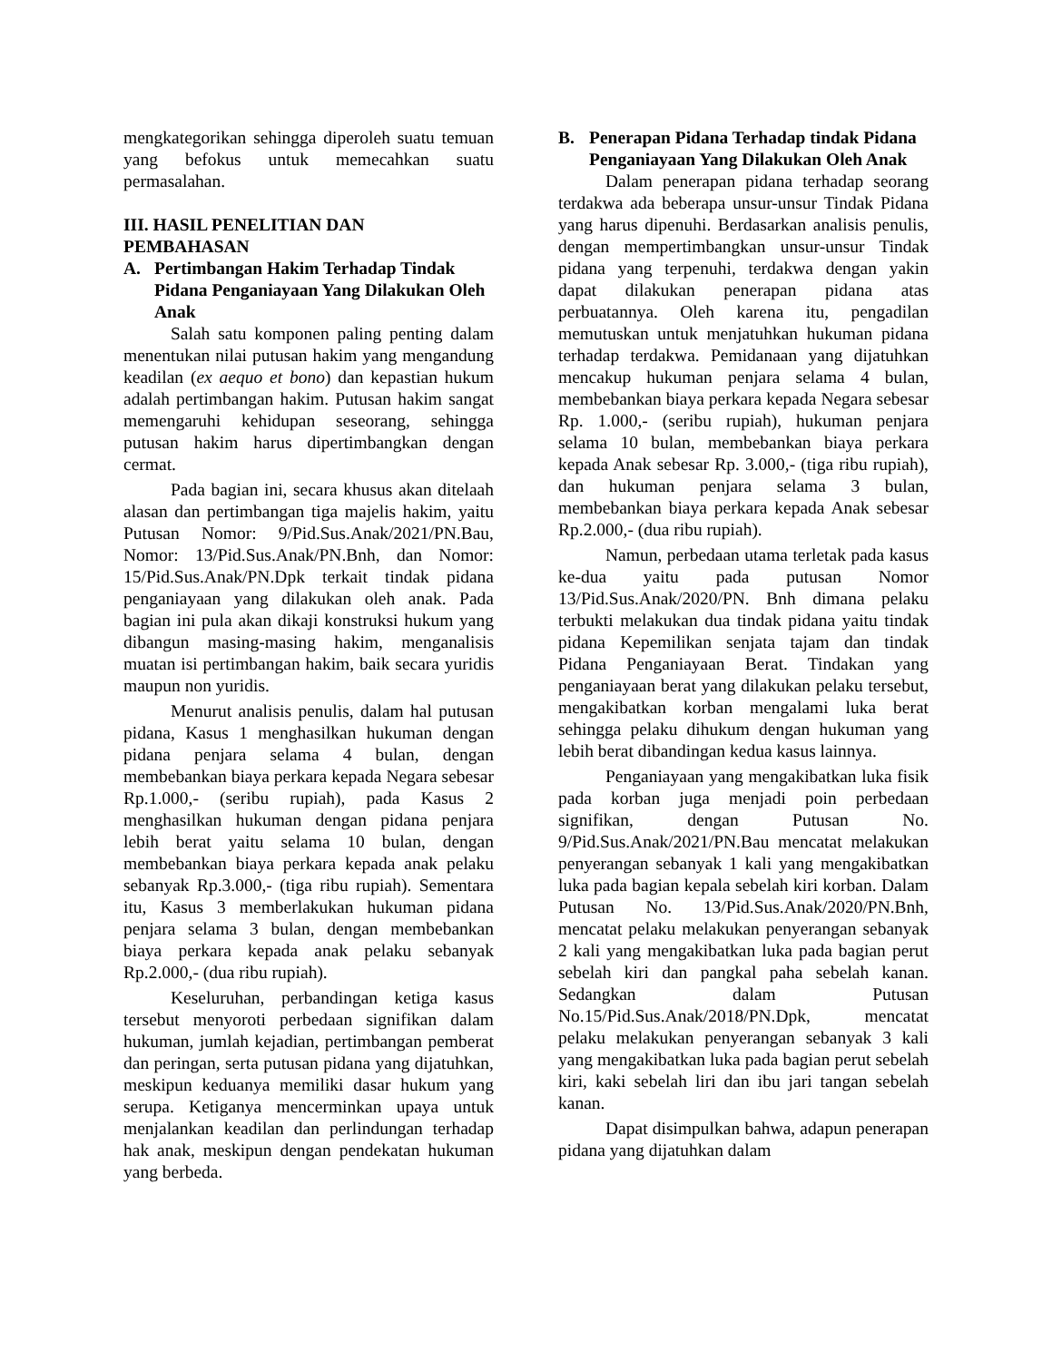mengkategorikan sehingga diperoleh suatu temuan yang befokus untuk memecahkan suatu permasalahan.
III. HASIL PENELITIAN DAN PEMBAHASAN
A. Pertimbangan Hakim Terhadap Tindak Pidana Penganiayaan Yang Dilakukan Oleh Anak
Salah satu komponen paling penting dalam menentukan nilai putusan hakim yang mengandung keadilan (ex aequo et bono) dan kepastian hukum adalah pertimbangan hakim. Putusan hakim sangat memengaruhi kehidupan seseorang, sehingga putusan hakim harus dipertimbangkan dengan cermat.
Pada bagian ini, secara khusus akan ditelaah alasan dan pertimbangan tiga majelis hakim, yaitu Putusan Nomor: 9/Pid.Sus.Anak/2021/PN.Bau, Nomor: 13/Pid.Sus.Anak/PN.Bnh, dan Nomor: 15/Pid.Sus.Anak/PN.Dpk terkait tindak pidana penganiayaan yang dilakukan oleh anak. Pada bagian ini pula akan dikaji konstruksi hukum yang dibangun masing-masing hakim, menganalisis muatan isi pertimbangan hakim, baik secara yuridis maupun non yuridis.
Menurut analisis penulis, dalam hal putusan pidana, Kasus 1 menghasilkan hukuman dengan pidana penjara selama 4 bulan, dengan membebankan biaya perkara kepada Negara sebesar Rp.1.000,- (seribu rupiah), pada Kasus 2 menghasilkan hukuman dengan pidana penjara lebih berat yaitu selama 10 bulan, dengan membebankan biaya perkara kepada anak pelaku sebanyak Rp.3.000,- (tiga ribu rupiah). Sementara itu, Kasus 3 memberlakukan hukuman pidana penjara selama 3 bulan, dengan membebankan biaya perkara kepada anak pelaku sebanyak Rp.2.000,- (dua ribu rupiah).
Keseluruhan, perbandingan ketiga kasus tersebut menyoroti perbedaan signifikan dalam hukuman, jumlah kejadian, pertimbangan pemberat dan peringan, serta putusan pidana yang dijatuhkan, meskipun keduanya memiliki dasar hukum yang serupa. Ketiganya mencerminkan upaya untuk menjalankan keadilan dan perlindungan terhadap hak anak, meskipun dengan pendekatan hukuman yang berbeda.
B. Penerapan Pidana Terhadap tindak Pidana Penganiayaan Yang Dilakukan Oleh Anak
Dalam penerapan pidana terhadap seorang terdakwa ada beberapa unsur-unsur Tindak Pidana yang harus dipenuhi. Berdasarkan analisis penulis, dengan mempertimbangkan unsur-unsur Tindak pidana yang terpenuhi, terdakwa dengan yakin dapat dilakukan penerapan pidana atas perbuatannya. Oleh karena itu, pengadilan memutuskan untuk menjatuhkan hukuman pidana terhadap terdakwa. Pemidanaan yang dijatuhkan mencakup hukuman penjara selama 4 bulan, membebankan biaya perkara kepada Negara sebesar Rp. 1.000,- (seribu rupiah), hukuman penjara selama 10 bulan, membebankan biaya perkara kepada Anak sebesar Rp. 3.000,- (tiga ribu rupiah), dan hukuman penjara selama 3 bulan, membebankan biaya perkara kepada Anak sebesar Rp.2.000,- (dua ribu rupiah).
Namun, perbedaan utama terletak pada kasus ke-dua yaitu pada putusan Nomor 13/Pid.Sus.Anak/2020/PN. Bnh dimana pelaku terbukti melakukan dua tindak pidana yaitu tindak pidana Kepemilikan senjata tajam dan tindak Pidana Penganiayaan Berat. Tindakan yang penganiayaan berat yang dilakukan pelaku tersebut, mengakibatkan korban mengalami luka berat sehingga pelaku dihukum dengan hukuman yang lebih berat dibandingan kedua kasus lainnya.
Penganiayaan yang mengakibatkan luka fisik pada korban juga menjadi poin perbedaan signifikan, dengan Putusan No. 9/Pid.Sus.Anak/2021/PN.Bau mencatat melakukan penyerangan sebanyak 1 kali yang mengakibatkan luka pada bagian kepala sebelah kiri korban. Dalam Putusan No. 13/Pid.Sus.Anak/2020/PN.Bnh, mencatat pelaku melakukan penyerangan sebanyak 2 kali yang mengakibatkan luka pada bagian perut sebelah kiri dan pangkal paha sebelah kanan. Sedangkan dalam Putusan No.15/Pid.Sus.Anak/2018/PN.Dpk, mencatat pelaku melakukan penyerangan sebanyak 3 kali yang mengakibatkan luka pada bagian perut sebelah kiri, kaki sebelah liri dan ibu jari tangan sebelah kanan.
Dapat disimpulkan bahwa, adapun penerapan pidana yang dijatuhkan dalam